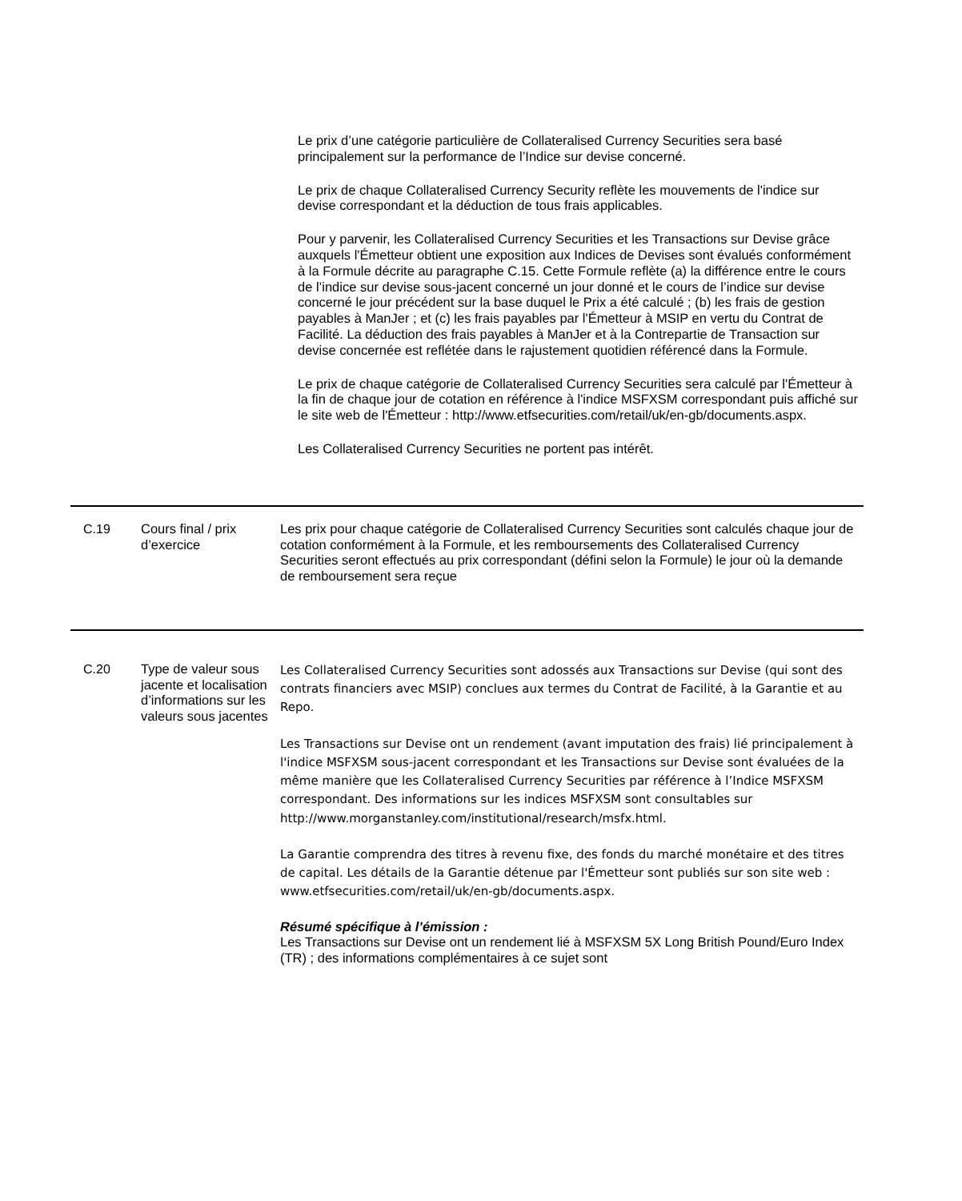Le prix d’une catégorie particulière de Collateralised Currency Securities sera basé principalement sur la performance de l’Indice sur devise concerné.
Le prix de chaque Collateralised Currency Security reflète les mouvements de l'indice sur devise correspondant et la déduction de tous frais applicables.
Pour y parvenir, les Collateralised Currency Securities et les Transactions sur Devise grâce auxquels l'Émetteur obtient une exposition aux Indices de Devises sont évalués conformément à la Formule décrite au paragraphe C.15. Cette Formule reflète (a) la différence entre le cours de l’indice sur devise sous-jacent concerné un jour donné et le cours de l’indice sur devise concerné le jour précédent sur la base duquel le Prix a été calculé ; (b) les frais de gestion payables à ManJer ; et (c) les frais payables par l'Émetteur à MSIP en vertu du Contrat de Facilité. La déduction des frais payables à ManJer et à la Contrepartie de Transaction sur devise concernée est reflétée dans le rajustement quotidien référencé dans la Formule.
Le prix de chaque catégorie de Collateralised Currency Securities sera calculé par l'Émetteur à la fin de chaque jour de cotation en référence à l'indice MSFXSM correspondant puis affiché sur le site web de l'Émetteur : http://www.etfsecurities.com/retail/uk/en-gb/documents.aspx.
Les Collateralised Currency Securities ne portent pas intérêt.
| C.19 | Cours final / prix d’exercice | Les prix pour chaque catégorie de Collateralised Currency Securities sont calculés chaque jour de cotation conformément à la Formule, et les remboursements des Collateralised Currency Securities seront effectués au prix correspondant (défini selon la Formule) le jour où la demande de remboursement sera reçue |
| C.20 | Type de valeur sous jacente et localisation d’informations sur les valeurs sous jacentes | Les Collateralised Currency Securities sont adossés aux Transactions sur Devise (qui sont des contrats financiers avec MSIP) conclues aux termes du Contrat de Facilité, à la Garantie et au Repo. Les Transactions sur Devise ont un rendement (avant imputation des frais) lié principalement à l'indice MSFXSM sous-jacent correspondant et les Transactions sur Devise sont évaluées de la même manière que les Collateralised Currency Securities par référence à l’Indice MSFXSM correspondant. Des informations sur les indices MSFXSM sont consultables sur http://www.morganstanley.com/institutional/research/msfx.html. La Garantie comprendra des titres à revenu fixe, des fonds du marché monétaire et des titres de capital. Les détails de la Garantie détenue par l'Émetteur sont publiés sur son site web : www.etfsecurities.com/retail/uk/en-gb/documents.aspx. Résumé spécifique à l’émission : Les Transactions sur Devise ont un rendement lié à MSFXSM 5X Long British Pound/Euro Index (TR) ; des informations complémentaires à ce sujet sont |